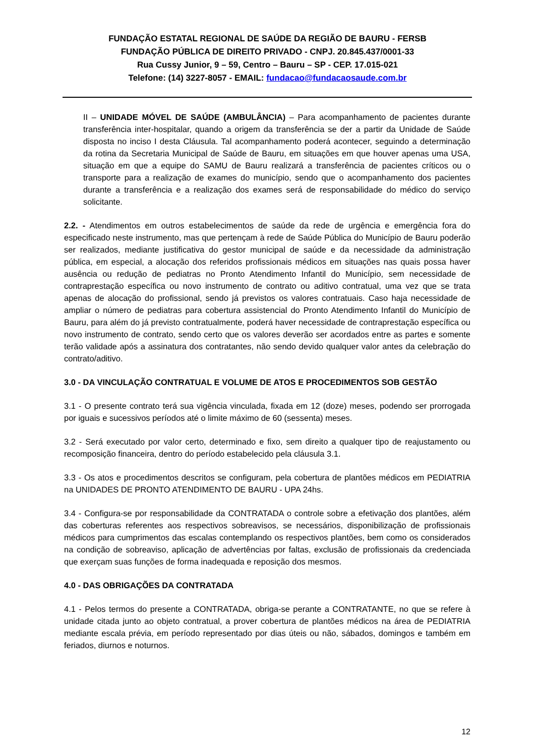FUNDAÇÃO ESTATAL REGIONAL DE SAÚDE DA REGIÃO DE BAURU - FERSB
FUNDAÇÃO PÚBLICA DE DIREITO PRIVADO - CNPJ. 20.845.437/0001-33
Rua Cussy Junior, 9 – 59, Centro – Bauru – SP - CEP. 17.015-021
Telefone: (14) 3227-8057 - EMAIL: fundacao@fundacaosaude.com.br
II – UNIDADE MÓVEL DE SAÚDE (AMBULÂNCIA) – Para acompanhamento de pacientes durante transferência inter-hospitalar, quando a origem da transferência se der a partir da Unidade de Saúde disposta no inciso I desta Cláusula. Tal acompanhamento poderá acontecer, seguindo a determinação da rotina da Secretaria Municipal de Saúde de Bauru, em situações em que houver apenas uma USA, situação em que a equipe do SAMU de Bauru realizará a transferência de pacientes críticos ou o transporte para a realização de exames do município, sendo que o acompanhamento dos pacientes durante a transferência e a realização dos exames será de responsabilidade do médico do serviço solicitante.
2.2. - Atendimentos em outros estabelecimentos de saúde da rede de urgência e emergência fora do especificado neste instrumento, mas que pertençam à rede de Saúde Pública do Município de Bauru poderão ser realizados, mediante justificativa do gestor municipal de saúde e da necessidade da administração pública, em especial, a alocação dos referidos profissionais médicos em situações nas quais possa haver ausência ou redução de pediatras no Pronto Atendimento Infantil do Município, sem necessidade de contraprestação específica ou novo instrumento de contrato ou aditivo contratual, uma vez que se trata apenas de alocação do profissional, sendo já previstos os valores contratuais. Caso haja necessidade de ampliar o número de pediatras para cobertura assistencial do Pronto Atendimento Infantil do Município de Bauru, para além do já previsto contratualmente, poderá haver necessidade de contraprestação específica ou novo instrumento de contrato, sendo certo que os valores deverão ser acordados entre as partes e somente terão validade após a assinatura dos contratantes, não sendo devido qualquer valor antes da celebração do contrato/aditivo.
3.0 - DA VINCULAÇÃO CONTRATUAL E VOLUME DE ATOS E PROCEDIMENTOS SOB GESTÃO
3.1 - O presente contrato terá sua vigência vinculada, fixada em 12 (doze) meses, podendo ser prorrogada por iguais e sucessivos períodos até o limite máximo de 60 (sessenta) meses.
3.2 - Será executado por valor certo, determinado e fixo, sem direito a qualquer tipo de reajustamento ou recomposição financeira, dentro do período estabelecido pela cláusula 3.1.
3.3 - Os atos e procedimentos descritos se configuram, pela cobertura de plantões médicos em PEDIATRIA na UNIDADES DE PRONTO ATENDIMENTO DE BAURU - UPA 24hs.
3.4 - Configura-se por responsabilidade da CONTRATADA o controle sobre a efetivação dos plantões, além das coberturas referentes aos respectivos sobreavisos, se necessários, disponibilização de profissionais médicos para cumprimentos das escalas contemplando os respectivos plantões, bem como os considerados na condição de sobreaviso, aplicação de advertências por faltas, exclusão de profissionais da credenciada que exerçam suas funções de forma inadequada e reposição dos mesmos.
4.0 - DAS OBRIGAÇÕES DA CONTRATADA
4.1 - Pelos termos do presente a CONTRATADA, obriga-se perante a CONTRATANTE, no que se refere à unidade citada junto ao objeto contratual, a prover cobertura de plantões médicos na área de PEDIATRIA mediante escala prévia, em período representado por dias úteis ou não, sábados, domingos e também em feriados, diurnos e noturnos.
12